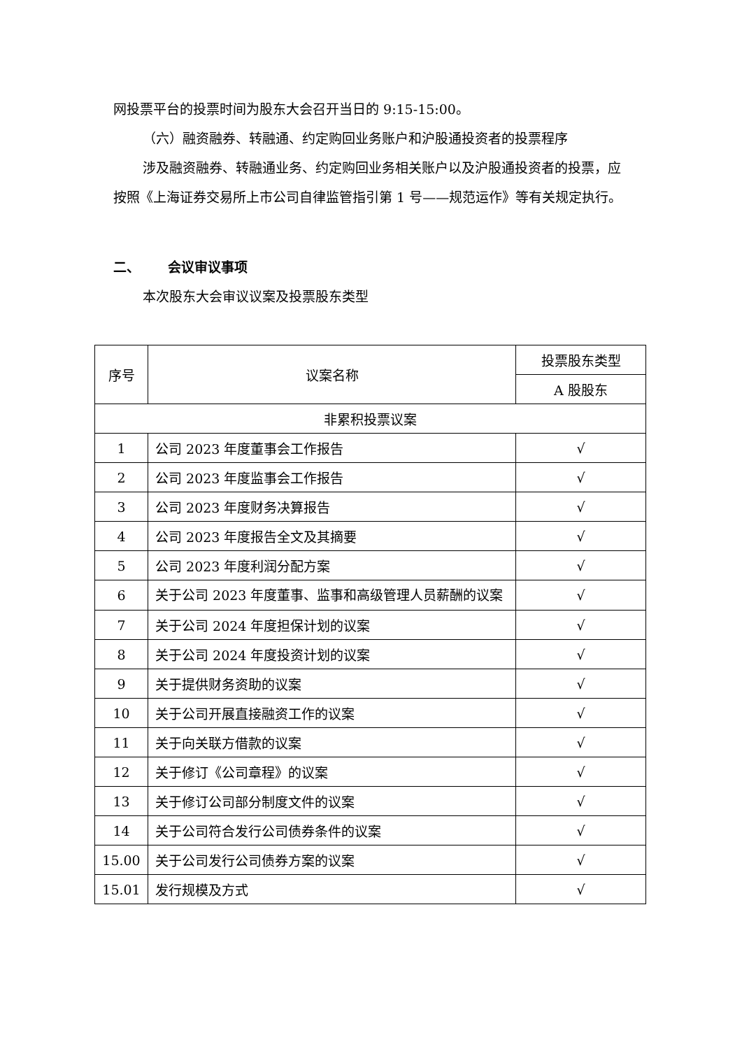网投票平台的投票时间为股东大会召开当日的 9:15-15:00。
（六）融资融券、转融通、约定购回业务账户和沪股通投资者的投票程序
涉及融资融券、转融通业务、约定购回业务相关账户以及沪股通投资者的投票，应按照《上海证券交易所上市公司自律监管指引第 1 号——规范运作》等有关规定执行。
二、 会议审议事项
本次股东大会审议议案及投票股东类型
| 序号 | 议案名称 | 投票股东类型 |
| --- | --- | --- |
| | | A 股股东 |
| 非累积投票议案 | | |
| 1 | 公司 2023 年度董事会工作报告 | √ |
| 2 | 公司 2023 年度监事会工作报告 | √ |
| 3 | 公司 2023 年度财务决算报告 | √ |
| 4 | 公司 2023 年度报告全文及其摘要 | √ |
| 5 | 公司 2023 年度利润分配方案 | √ |
| 6 | 关于公司 2023 年度董事、监事和高级管理人员薪酬的议案 | √ |
| 7 | 关于公司 2024 年度担保计划的议案 | √ |
| 8 | 关于公司 2024 年度投资计划的议案 | √ |
| 9 | 关于提供财务资助的议案 | √ |
| 10 | 关于公司开展直接融资工作的议案 | √ |
| 11 | 关于向关联方借款的议案 | √ |
| 12 | 关于修订《公司章程》的议案 | √ |
| 13 | 关于修订公司部分制度文件的议案 | √ |
| 14 | 关于公司符合发行公司债券条件的议案 | √ |
| 15.00 | 关于公司发行公司债券方案的议案 | √ |
| 15.01 | 发行规模及方式 | √ |